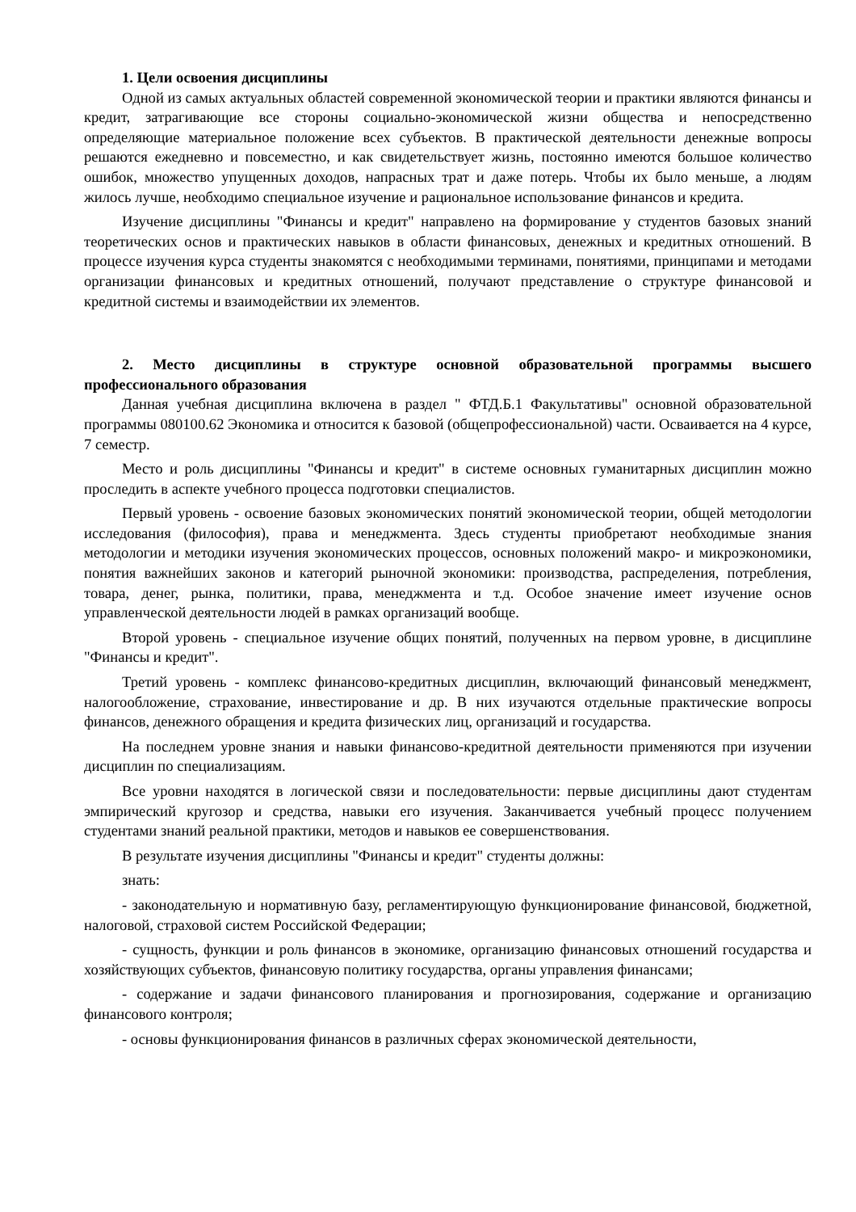1. Цели освоения дисциплины
Одной из самых актуальных областей современной экономической теории и практики являются финансы и кредит, затрагивающие все стороны социально-экономической жизни общества и непосредственно определяющие материальное положение всех субъектов. В практической деятельности денежные вопросы решаются ежедневно и повсеместно, и как свидетельствует жизнь, постоянно имеются большое количество ошибок, множество упущенных доходов, напрасных трат и даже потерь. Чтобы их было меньше, а людям жилось лучше, необходимо специальное изучение и рациональное использование финансов и кредита.
Изучение дисциплины "Финансы и кредит" направлено на формирование у студентов базовых знаний теоретических основ и практических навыков в области финансовых, денежных и кредитных отношений. В процессе изучения курса студенты знакомятся с необходимыми терминами, понятиями, принципами и методами организации финансовых и кредитных отношений, получают представление о структуре финансовой и кредитной системы и взаимодействии их элементов.
2. Место дисциплины в структуре основной образовательной программы высшего профессионального образования
Данная учебная дисциплина включена в раздел " ФТД.Б.1 Факультативы" основной образовательной программы 080100.62 Экономика и относится к базовой (общепрофессиональной) части. Осваивается на 4 курсе, 7 семестр.
Место и роль дисциплины "Финансы и кредит" в системе основных гуманитарных дисциплин можно проследить в аспекте учебного процесса подготовки специалистов.
Первый уровень - освоение базовых экономических понятий экономической теории, общей методологии исследования (философия), права и менеджмента. Здесь студенты приобретают необходимые знания методологии и методики изучения экономических процессов, основных положений макро- и микроэкономики, понятия важнейших законов и категорий рыночной экономики: производства, распределения, потребления, товара, денег, рынка, политики, права, менеджмента и т.д. Особое значение имеет изучение основ управленческой деятельности людей в рамках организаций вообще.
Второй уровень - специальное изучение общих понятий, полученных на первом уровне, в дисциплине "Финансы и кредит".
Третий уровень - комплекс финансово-кредитных дисциплин, включающий финансовый менеджмент, налогообложение, страхование, инвестирование и др. В них изучаются отдельные практические вопросы финансов, денежного обращения и кредита физических лиц, организаций и государства.
На последнем уровне знания и навыки финансово-кредитной деятельности применяются при изучении дисциплин по специализациям.
Все уровни находятся в логической связи и последовательности: первые дисциплины дают студентам эмпирический кругозор и средства, навыки его изучения. Заканчивается учебный процесс получением студентами знаний реальной практики, методов и навыков ее совершенствования.
В результате изучения дисциплины "Финансы и кредит" студенты должны:
знать:
- законодательную и нормативную базу, регламентирующую функционирование финансовой, бюджетной, налоговой, страховой систем Российской Федерации;
- сущность, функции и роль финансов в экономике, организацию финансовых отношений государства и хозяйствующих субъектов, финансовую политику государства, органы управления финансами;
- содержание и задачи финансового планирования и прогнозирования, содержание и организацию финансового контроля;
- основы функционирования финансов в различных сферах экономической деятельности,